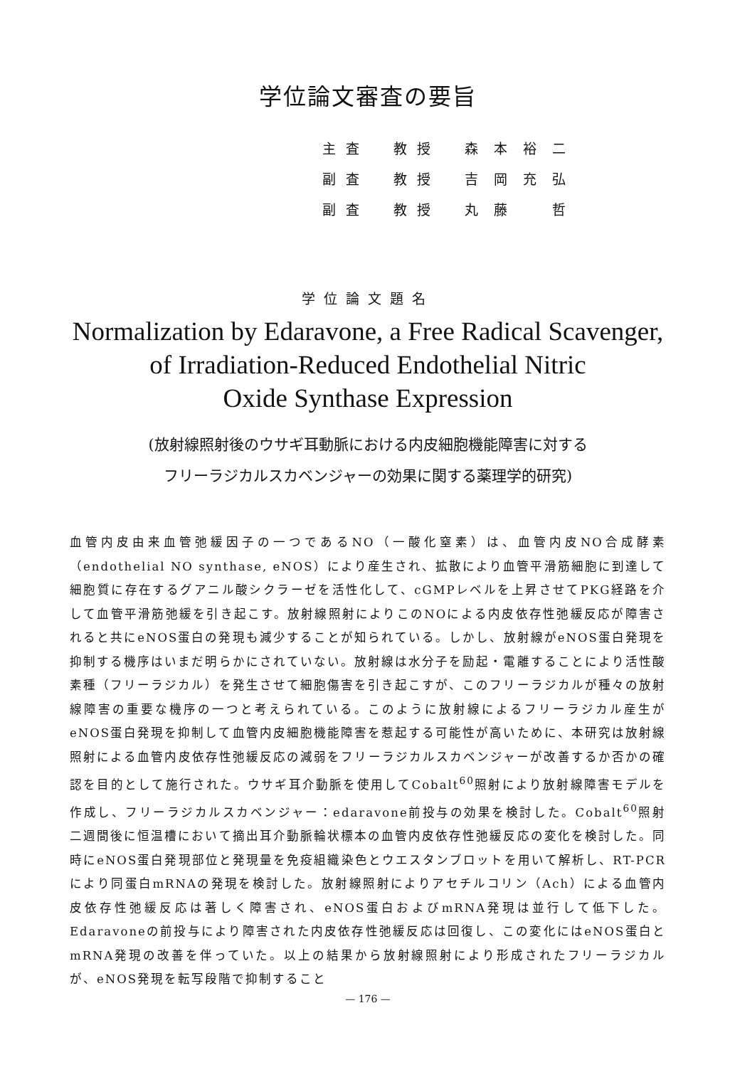学位論文審査の要旨
| 主査 | 教授 | 森本裕二 |
| 副査 | 教授 | 吉岡充弘 |
| 副査 | 教授 | 丸藤 哲 |
学位論文題名
Normalization by Edaravone, a Free Radical Scavenger,
of Irradiation-Reduced Endothelial Nitric
Oxide Synthase Expression
(放射線照射後のウサギ耳動脈における内皮細胞機能障害に対する
フリーラジカルスカベンジャーの効果に関する薬理学的研究)
血管内皮由来血管弛緩因子の一つであるNO（一酸化窒素）は、血管内皮NO合成酵素（endothelial NO synthase, eNOS）により産生され、拡散により血管平滑筋細胞に到達して細胞質に存在するグアニル酸シクラーゼを活性化して、cGMPレベルを上昇させてPKG経路を介して血管平滑筋弛緩を引き起こす。放射線照射によりこのNOによる内皮依存性弛緩反応が障害されると共にeNOS蛋白の発現も減少することが知られている。しかし、放射線がeNOS蛋白発現を抑制する機序はいまだ明らかにされていない。放射線は水分子を励起・電離することにより活性酸素種（フリーラジカル）を発生させて細胞傷害を引き起こすが、このフリーラジカルが種々の放射線障害の重要な機序の一つと考えられている。このように放射線によるフリーラジカル産生がeNOS蛋白発現を抑制して血管内皮細胞機能障害を惹起する可能性が高いために、本研究は放射線照射による血管内皮依存性弛緩反応の減弱をフリーラジカルスカベンジャーが改善するか否かの確認を目的として施行された。ウサギ耳介動脈を使用してCobalt<sup>60</sup>照射により放射線障害モデルを作成し、フリーラジカルスカベンジャー：edaravone前投与の効果を検討した。Cobalt<sup>60</sup>照射二週間後に恒温槽において摘出耳介動脈輪状標本の血管内皮依存性弛緩反応の変化を検討した。同時にeNOS蛋白発現部位と発現量を免疫組織染色とウエスタンブロットを用いて解析し、RT-PCRにより同蛋白mRNAの発現を検討した。放射線照射によりアセチルコリン（Ach）による血管内皮依存性弛緩反応は著しく障害され、eNOS蛋白およびmRNA発現は並行して低下した。Edaravoneの前投与により障害された内皮依存性弛緩反応は回復し、この変化にはeNOS蛋白とmRNA発現の改善を伴っていた。以上の結果から放射線照射により形成されたフリーラジカルが、eNOS発現を転写段階で抑制すること
— 176 —